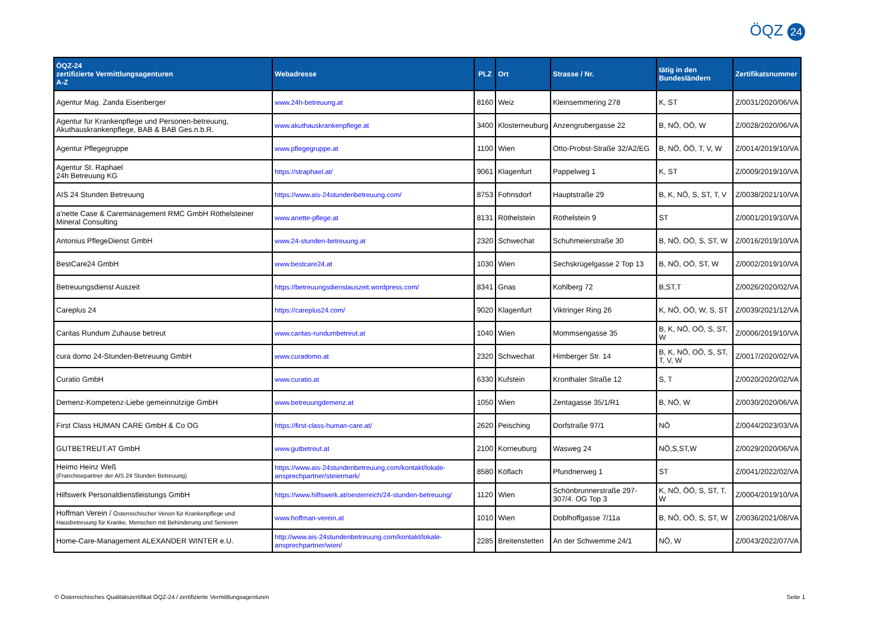ÖQZ 24
| ÖQZ-24 zertifizierte Vermittlungsagenturen A-Z | Webadresse | PLZ | Ort | Strasse / Nr. | tätig in den Bundesländern | Zertifikatsnummer |
| --- | --- | --- | --- | --- | --- | --- |
| Agentur Mag. Zanda Eisenberger | www.24h-betreuung.at | 8160 | Weiz | Kleinsemmering 278 | K, ST | Z/0031/2020/06/VA |
| Agentur für Krankenpflege und Personen-betreuung, Akuthauskrankenpflege, BAB & BAB Ges.n.b.R. | www.akuthauskrankenpflege.at | 3400 | Klosterneuburg | Anzengrubergasse 22 | B, NÖ, OÖ, W | Z/0028/2020/06/VA |
| Agentur Pflegegruppe | www.pflegegruppe.at | 1100 | Wien | Otto-Probst-Straße 32/A2/EG | B, NÖ, ÖÖ, T, V, W | Z/0014/2019/10/VA |
| Agentur St. Raphael 24h Betreuung KG | https://straphael.at/ | 9061 | Klagenfurt | Pappelweg 1 | K, ST | Z/0009/2019/10/VA |
| AIS 24 Stunden Betreuung | https://www.ais-24stundenbetreuung.com/ | 8753 | Fohnsdorf | Hauptstraße 29 | B, K, NÖ, S, ST, T, V | Z/0038/2021/10/VA |
| a'nette Case & Caremanagement RMC GmbH Röthelsteiner Mineral Consulting | www.anette-pflege.at | 8131 | Röthelstein | Röthelstein 9 | ST | Z/0001/2019/10/VA |
| Antonius PflegeDienst GmbH | www.24-stunden-betreuung.at | 2320 | Schwechat | Schuhmeierstraße 30 | B, NÖ, OÖ, S, ST, W | Z/0016/2019/10/VA |
| BestCare24 GmbH | www.bestcare24.at | 1030 | Wien | Sechskrügelgasse 2 Top 13 | B, NÖ, OÖ, ST, W | Z/0002/2019/10/VA |
| Betreuungsdienst Auszeit | https://betreuungsdienstauszeit.wordpress.com/ | 8341 | Gnas | Kohlberg 72 | B,ST,T | Z/0026/2020/02/VA |
| Careplus 24 | https://careplus24.com/ | 9020 | Klagenfurt | Viktringer Ring 26 | K, NÖ, OÖ, W, S, ST | Z/0039/2021/12/VA |
| Caritas Rundum Zuhause betreut | www.caritas-rundumbetreut.at | 1040 | Wien | Mommsengasse 35 | B, K, NÖ, OÖ, S, ST, W | Z/0006/2019/10/VA |
| cura domo 24-Stunden-Betreuung GmbH | www.curadomo.at | 2320 | Schwechat | Himberger Str. 14 | B, K, NÖ, OÖ, S, ST, T, V, W | Z/0017/2020/02/VA |
| Curatio GmbH | www.curatio.at | 6330 | Kufstein | Kronthaler Straße 12 | S, T | Z/0020/2020/02/VA |
| Demenz-Kompetenz-Liebe gemeinnützige GmbH | www.betreuungdemenz.at | 1050 | Wien | Zentagasse 35/1/R1 | B, NÖ, W | Z/0030/2020/06/VA |
| First Class HUMAN CARE GmbH & Co OG | https://first-class-human-care.at/ | 2620 | Peisching | Dorfstraße 97/1 | NÖ | Z/0044/2023/03/VA |
| GUTBETREUT.AT GmbH | www.gutbetreut.at | 2100 | Korneuburg | Wasweg 24 | NÖ,S,ST,W | Z/0029/2020/06/VA |
| Heimo Heinz Weß (Franchisepartner der AIS 24 Stunden Betreuung) | https://www.ais-24stundenbetreuung.com/kontakt/lokale-ansprechpartner/steiermark/ | 8580 | Köflach | Pfundnerweg 1 | ST | Z/0041/2022/02/VA |
| Hilfswerk Personaldienstleistungs GmbH | https://www.hilfswerk.at/oesterreich/24-stunden-betreuung/ | 1120 | Wien | Schönbrunnerstraße 297-307/4. OG Top 3 | K, NÖ, ÖÖ, S, ST, T, W | Z/0004/2019/10/VA |
| Hoffman Verein / Österreichischer Verein für Krankenpflege und Hausbetreuung für Kranke, Menschen mit Behinderung und Senioren | www.hoffman-verein.at | 1010 | Wien | Doblhoffgasse 7/11a | B, NÖ, OÖ, S, ST, W | Z/0036/2021/08/VA |
| Home-Care-Management ALEXANDER WINTER e.U. | http://www.ais-24stundenbetreuung.com/kontakt/lokale-ansprechpartner/wien/ | 2285 | Breitenstetten | An der Schwemme 24/1 | NÖ, W | Z/0043/2022/07/VA |
© Österreichisches Qualitätszertifikat ÖQZ-24 / zertifizierte Vermittlungsagenturen Seite 1